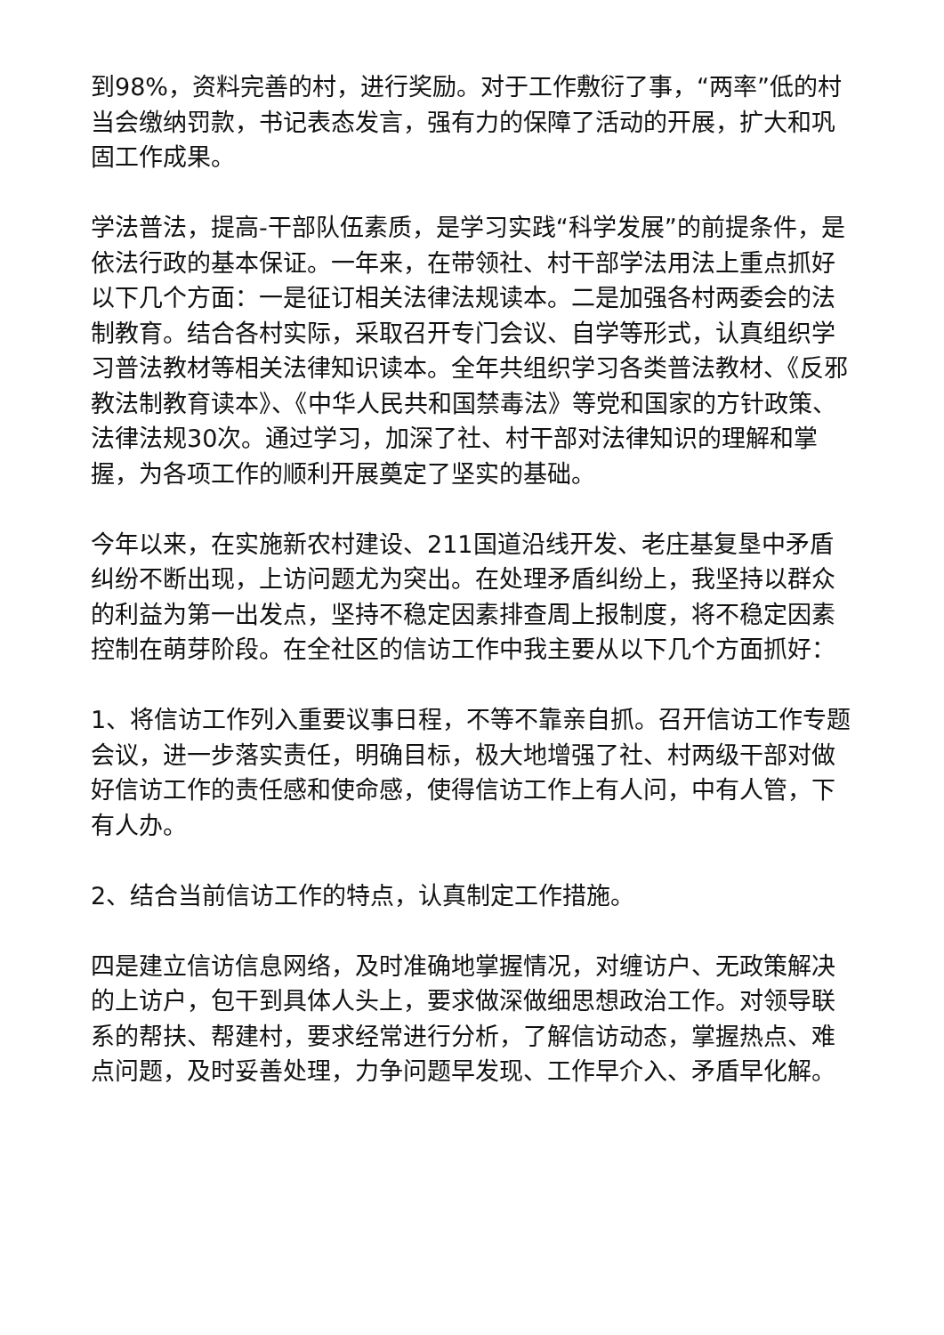到98%，资料完善的村，进行奖励。对于工作敷衍了事，“两率”低的村当会缴纳罚款，书记表态发言，强有力的保障了活动的开展，扩大和巩固工作成果。
学法普法，提高-干部队伍素质，是学习实践“科学发展”的前提条件，是依法行政的基本保证。一年来，在带领社、村干部学法用法上重点抓好以下几个方面：一是征订相关法律法规读本。二是加强各村两委会的法制教育。结合各村实际，采取召开专门会议、自学等形式，认真组织学习普法教材等相关法律知识读本。全年共组织学习各类普法教材、《反邪教法制教育读本》、《中华人民共和国禁毒法》等党和国家的方针政策、法律法规30次。通过学习，加深了社、村干部对法律知识的理解和掌握，为各项工作的顺利开展奠定了坚实的基础。
今年以来，在实施新农村建设、211国道沿线开发、老庄基复垦中矛盾纠纷不断出现，上访问题尤为突出。在处理矛盾纠纷上，我坚持以群众的利益为第一出发点，坚持不稳定因素排查周上报制度，将不稳定因素控制在萌芽阶段。在全社区的信访工作中我主要从以下几个方面抓好：
1、将信访工作列入重要议事日程，不等不靠亲自抓。召开信访工作专题会议，进一步落实责任，明确目标，极大地增强了社、村两级干部对做好信访工作的责任感和使命感，使得信访工作上有人问，中有人管，下有人办。
2、结合当前信访工作的特点，认真制定工作措施。
四是建立信访信息网络，及时准确地掌握情况，对缠访户、无政策解决的上访户，包干到具体人头上，要求做深做细思想政治工作。对领导联系的帮扶、帮建村，要求经常进行分析，了解信访动态，掌握热点、难点问题，及时妥善处理，力争问题早发现、工作早介入、矛盾早化解。